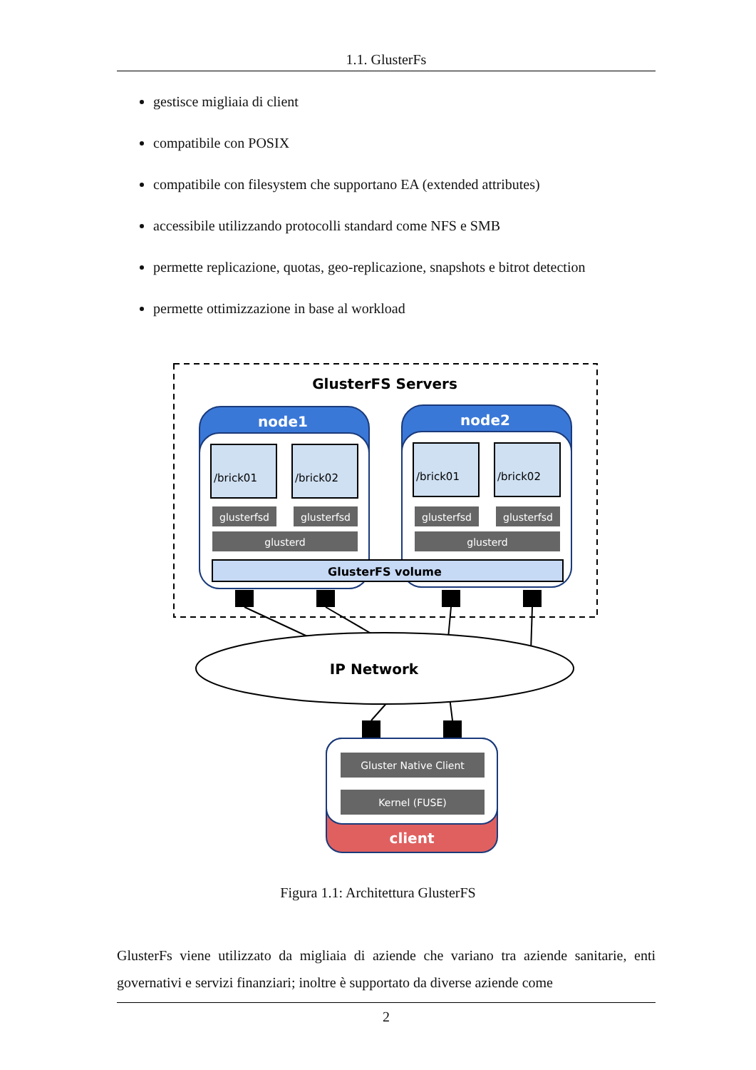1.1. GlusterFs
gestisce migliaia di client
compatibile con POSIX
compatibile con filesystem che supportano EA (extended attributes)
accessibile utilizzando protocolli standard come NFS e SMB
permette replicazione, quotas, geo-replicazione, snapshots e bitrot detection
permette ottimizzazione in base al workload
GlusterFS Servers
node1
/brick01
/brick02
glusterfsd
glusterfsd
glusterd
node2
/brick01
/brick02
glusterfsd
glusterfsd
glusterd
GlusterFS volume
IP Network
Gluster Native Client
Kernel (FUSE)
client
Figura 1.1: Architettura GlusterFS
GlusterFs viene utilizzato da migliaia di aziende che variano tra aziende sanitarie, enti governativi e servizi finanziari; inoltre è supportato da diverse aziende come
2